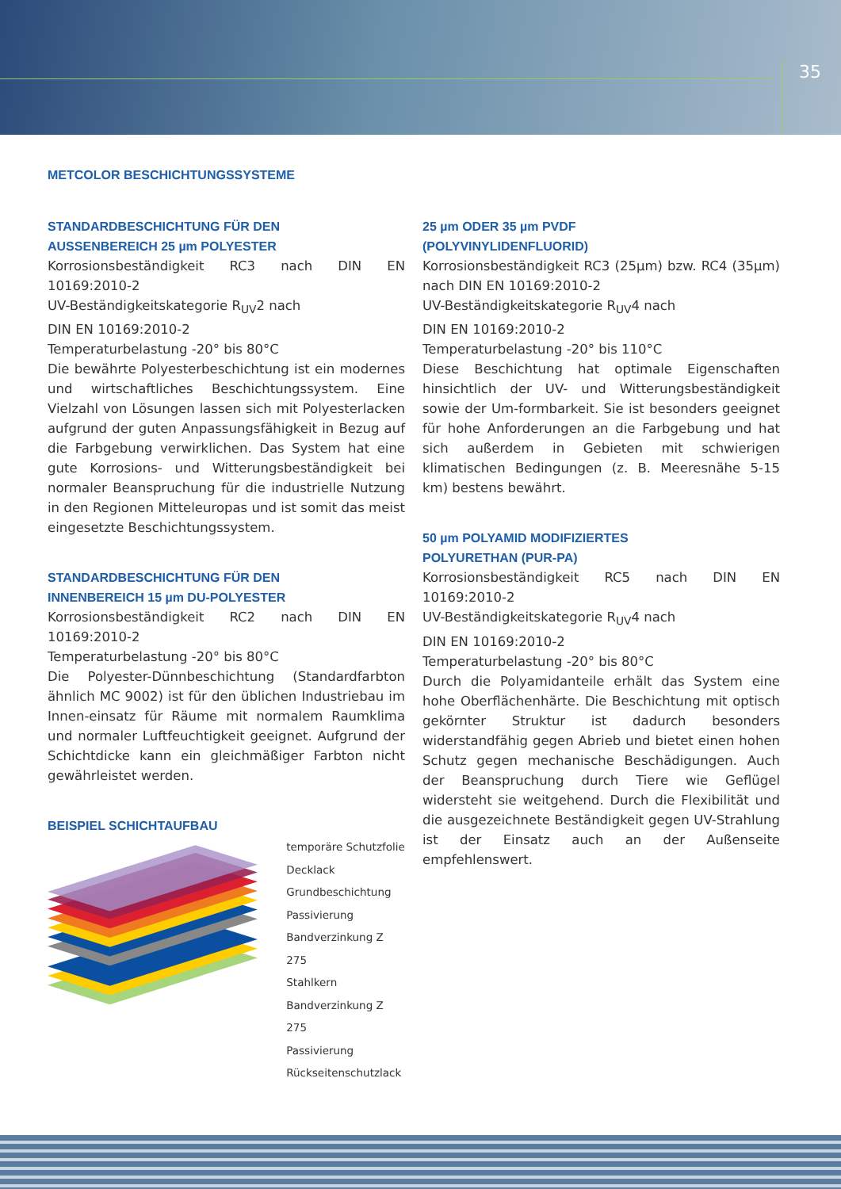35
METCOLOR BESCHICHTUNGSSYSTEME
STANDARDBESCHICHTUNG FÜR DEN
AUSSENBEREICH 25 µm POLYESTER
Korrosionsbeständigkeit RC3 nach DIN EN 10169:2010-2
UV-Beständigkeitskategorie R<sub>UV</sub>2 nach
DIN EN 10169:2010-2
Temperaturbelastung -20° bis 80°C
Die bewährte Polyesterbeschichtung ist ein modernes und wirtschaftliches Beschichtungssystem. Eine Vielzahl von Lösungen lassen sich mit Polyesterlacken aufgrund der guten Anpassungsfähigkeit in Bezug auf die Farbgebung verwirklichen. Das System hat eine gute Korrosions- und Witterungsbeständigkeit bei normaler Beanspruchung für die industrielle Nutzung in den Regionen Mitteleuropas und ist somit das meist eingesetzte Beschichtungssystem.
STANDARDBESCHICHTUNG FÜR DEN
INNENBEREICH 15 µm DU-POLYESTER
Korrosionsbeständigkeit RC2 nach DIN EN 10169:2010-2
Temperaturbelastung -20° bis 80°C
Die Polyester-Dünnbeschichtung (Standardfarbton ähnlich MC 9002) ist für den üblichen Industriebau im Innen-einsatz für Räume mit normalem Raumklima und normaler Luftfeuchtigkeit geeignet. Aufgrund der Schichtdicke kann ein gleichmäßiger Farbton nicht gewährleistet werden.
BEISPIEL SCHICHTAUFBAU
temporäre Schutzfolie
Decklack
Grundbeschichtung
Passivierung
Bandverzinkung Z 275
Stahlkern
Bandverzinkung Z 275
Passivierung
Rückseitenschutzlack
25 µm ODER 35 µm PVDF
(POLYVINYLIDENFLUORID)
Korrosionsbeständigkeit RC3 (25µm) bzw. RC4 (35µm) nach DIN EN 10169:2010-2
UV-Beständigkeitskategorie R<sub>UV</sub>4 nach
DIN EN 10169:2010-2
Temperaturbelastung -20° bis 110°C
Diese Beschichtung hat optimale Eigenschaften hinsichtlich der UV- und Witterungsbeständigkeit sowie der Um-formbarkeit. Sie ist besonders geeignet für hohe Anforderungen an die Farbgebung und hat sich außerdem in Gebieten mit schwierigen klimatischen Bedingungen (z. B. Meeresnähe 5-15 km) bestens bewährt.
50 µm POLYAMID MODIFIZIERTES
POLYURETHAN (PUR-PA)
Korrosionsbeständigkeit RC5 nach DIN EN 10169:2010-2
UV-Beständigkeitskategorie R<sub>UV</sub>4 nach
DIN EN 10169:2010-2
Temperaturbelastung -20° bis 80°C
Durch die Polyamidanteile erhält das System eine hohe Oberflächenhärte. Die Beschichtung mit optisch gekörnter Struktur ist dadurch besonders widerstandfähig gegen Abrieb und bietet einen hohen Schutz gegen mechanische Beschädigungen. Auch der Beanspruchung durch Tiere wie Geflügel widersteht sie weitgehend. Durch die Flexibilität und die ausgezeichnete Beständigkeit gegen UV-Strahlung ist der Einsatz auch an der Außenseite empfehlenswert.